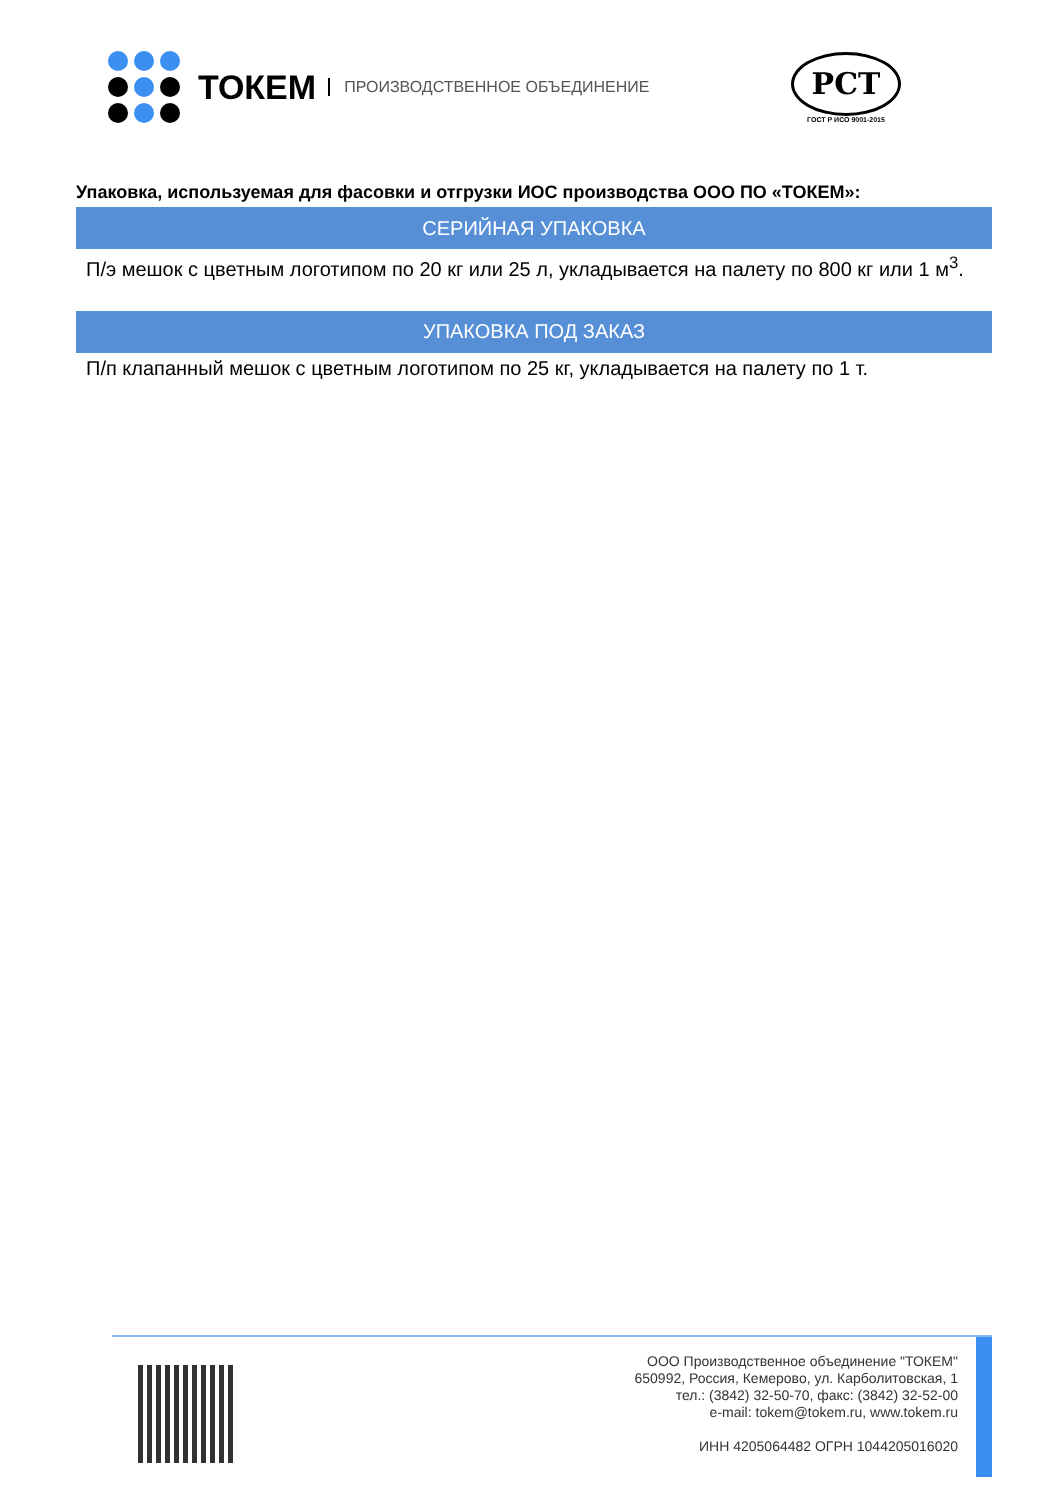ТОКЕМ
ПРОИЗВОДСТВЕННОЕ ОБЪЕДИНЕНИЕ
РСТ
ГОСТ Р ИСО 9001-2015
Упаковка, используемая для фасовки и отгрузки ИОС производства ООО ПО «ТОКЕМ»:
| СЕРИЙНАЯ УПАКОВКА |
| --- |
| П/э мешок с цветным логотипом по 20 кг или 25 л, укладывается на палету по 800 кг или 1 м<sup>3</sup>. |
| УПАКОВКА ПОД ЗАКАЗ |
| П/п клапанный мешок с цветным логотипом по 25 кг, укладывается на палету по 1 т. |
ООО Производственное объединение "ТОКЕМ"
650992, Россия, Кемерово, ул. Карболитовская, 1
тел.: (3842) 32-50-70, факс: (3842) 32-52-00
e-mail: tokem@tokem.ru, www.tokem.ru
ИНН 4205064482 ОГРН 1044205016020